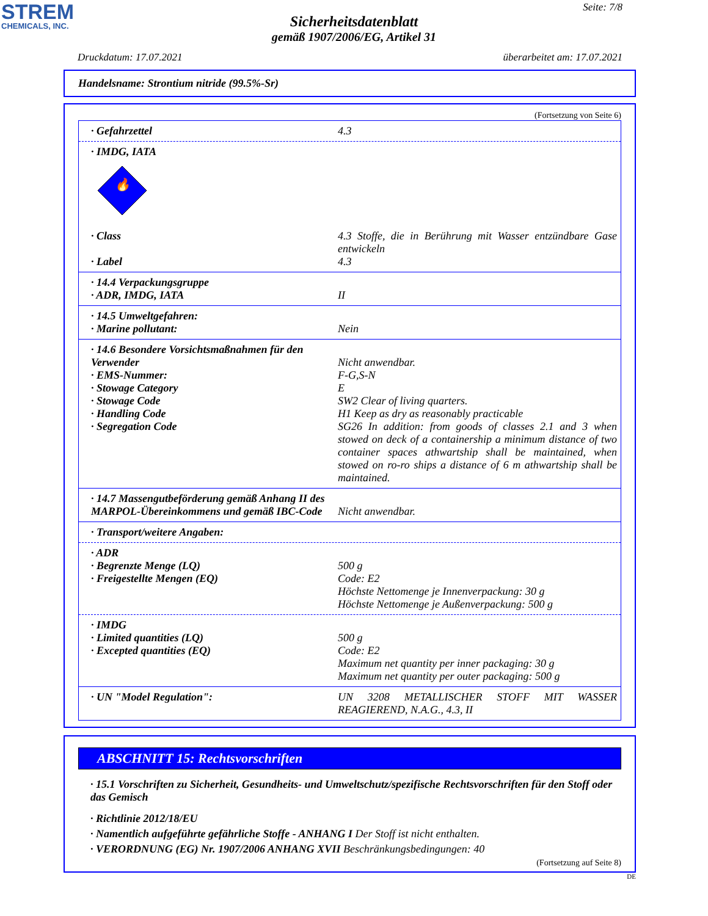STREM
CHEMICALS, INC.
Seite: 7/8
Sicherheitsdatenblatt
gemäß 1907/2006/EG, Artikel 31
Druckdatum: 17.07.2021 überarbeitet am: 17.07.2021
Handelsname: Strontium nitride (99.5%-Sr)
(Fortsetzung von Seite 6)
· Gefahrzettel 4.3
· IMDG, IATA
🔥
· Class 4.3 Stoffe, die in Berührung mit Wasser entzündbare Gase entwickeln
· Label 4.3
· 14.4 Verpackungsgruppe
· ADR, IMDG, IATA II
· 14.5 Umweltgefahren:
· Marine pollutant: Nein
· 14.6 Besondere Vorsichtsmaßnahmen für den Verwender
Nicht anwendbar.
· EMS-Nummer: F-G,S-N
· Stowage Category E
· Stowage Code SW2 Clear of living quarters.
· Handling Code H1 Keep as dry as reasonably practicable
· Segregation Code SG26 In addition: from goods of classes 2.1 and 3 when stowed on deck of a containership a minimum distance of two container spaces athwartship shall be maintained, when stowed on ro-ro ships a distance of 6 m athwartship shall be maintained.
· 14.7 Massengutbeförderung gemäß Anhang II des MARPOL-Übereinkommens und gemäß IBC-Code
Nicht anwendbar.
· Transport/weitere Angaben:
· ADR
· Begrenzte Menge (LQ) 500 g
· Freigestellte Mengen (EQ) Code: E2
Höchste Nettomenge je Innenverpackung: 30 g
Höchste Nettomenge je Außenverpackung: 500 g
· IMDG
· Limited quantities (LQ) 500 g
· Excepted quantities (EQ) Code: E2
Maximum net quantity per inner packaging: 30 g
Maximum net quantity per outer packaging: 500 g
· UN "Model Regulation": UN 3208 METALLISCHER STOFF MIT WASSER REAGIEREND, N.A.G., 4.3, II
ABSCHNITT 15: Rechtsvorschriften
· 15.1 Vorschriften zu Sicherheit, Gesundheits- und Umweltschutz/spezifische Rechtsvorschriften für den Stoff oder das Gemisch
· Richtlinie 2012/18/EU
· Namentlich aufgeführte gefährliche Stoffe - ANHANG I Der Stoff ist nicht enthalten.
· VERORDNUNG (EG) Nr. 1907/2006 ANHANG XVII Beschränkungsbedingungen: 40
(Fortsetzung auf Seite 8)
DE